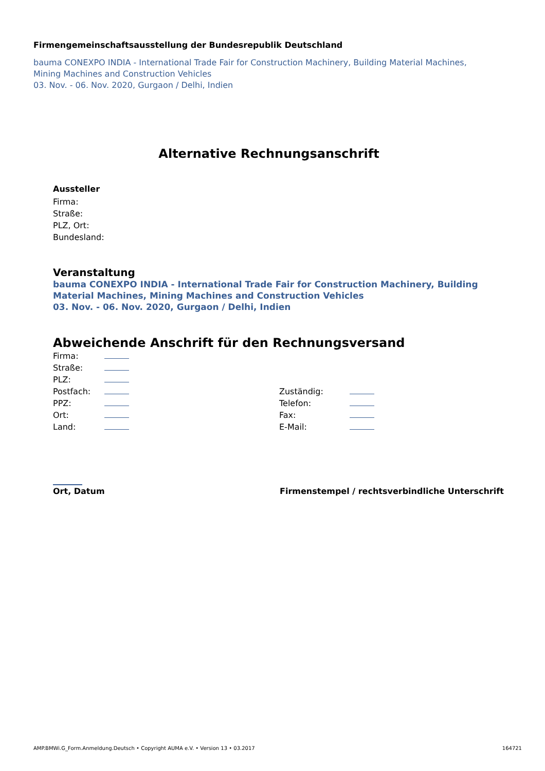Firmengemeinschaftsausstellung der Bundesrepublik Deutschland
bauma CONEXPO INDIA - International Trade Fair for Construction Machinery, Building Material Machines, Mining Machines and Construction Vehicles
03. Nov. - 06. Nov. 2020, Gurgaon / Delhi, Indien
Alternative Rechnungsanschrift
Aussteller
Firma:
Straße:
PLZ, Ort:
Bundesland:
Veranstaltung
bauma CONEXPO INDIA - International Trade Fair for Construction Machinery, Building Material Machines, Mining Machines and Construction Vehicles
03. Nov. - 06. Nov. 2020, Gurgaon / Delhi, Indien
Abweichende Anschrift für den Rechnungsversand
| Firma: | | | |
| Straße: | | | |
| PLZ: | | | |
| Postfach: | | Zuständig: | |
| PPZ: | | Telefon: | |
| Ort: | | Fax: | |
| Land: | | E-Mail: | |
Ort, Datum Firmenstempel / rechtsverbindliche Unterschrift
AMP.BMWi.G_Form.Anmeldung.Deutsch • Copyright AUMA e.V. • Version 13 • 03.2017 164721